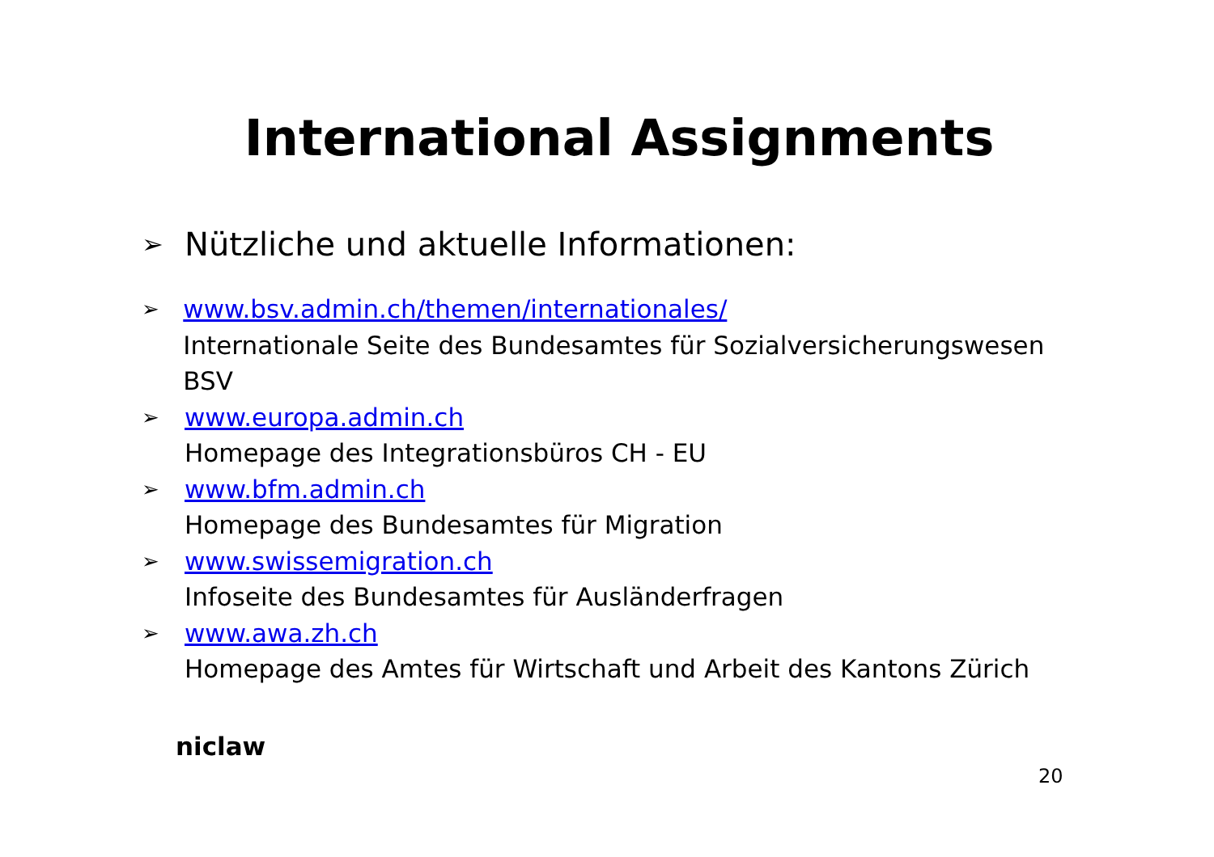International Assignments
➢
Nützliche und aktuelle Informationen:
➢
www.bsv.admin.ch/themen/internationales/
Internationale Seite des Bundesamtes für Sozialversicherungswesen BSV
➢
www.europa.admin.ch
Homepage des Integrationsbüros CH - EU
➢
www.bfm.admin.ch
Homepage des Bundesamtes für Migration
➢
www.swissemigration.ch
Infoseite des Bundesamtes für Ausländerfragen
➢
www.awa.zh.ch
Homepage des Amtes für Wirtschaft und Arbeit des Kantons Zürich
niclaw
20